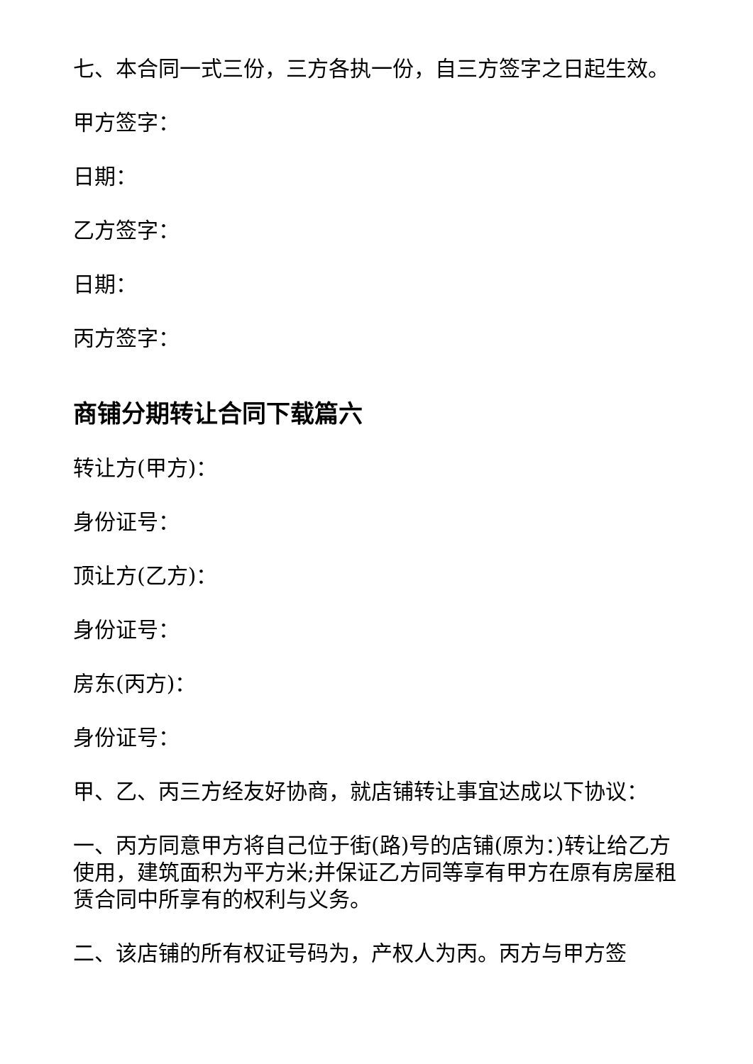七、本合同一式三份，三方各执一份，自三方签字之日起生效。
甲方签字：
日期：
乙方签字：
日期：
丙方签字：
商铺分期转让合同下载篇六
转让方(甲方)：
身份证号：
顶让方(乙方)：
身份证号：
房东(丙方)：
身份证号：
甲、乙、丙三方经友好协商，就店铺转让事宜达成以下协议：
一、丙方同意甲方将自己位于街(路)号的店铺(原为：)转让给乙方使用，建筑面积为平方米;并保证乙方同等享有甲方在原有房屋租赁合同中所享有的权利与义务。
二、该店铺的所有权证号码为，产权人为丙。丙方与甲方签